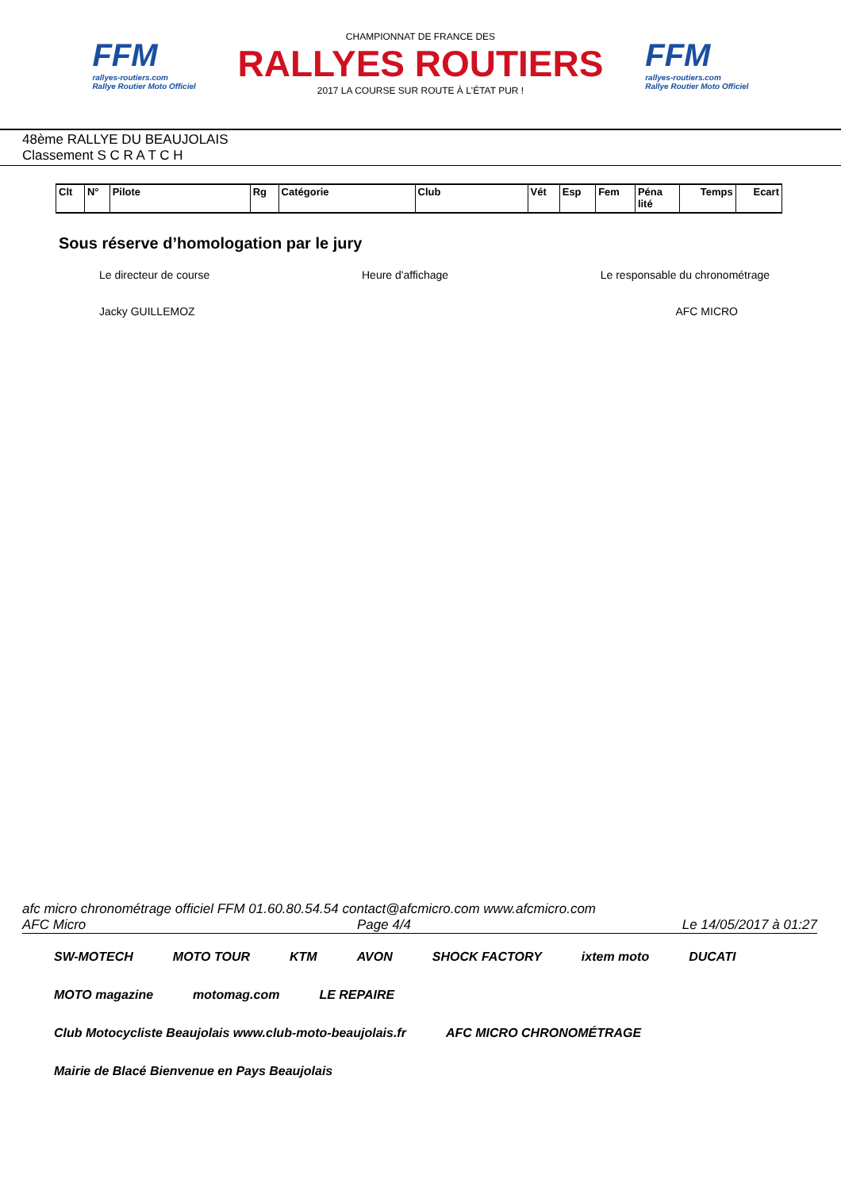FFM
rallyes-routiers.com
Rallye Routier Moto Officiel
CHAMPIONNAT DE FRANCE DES
RALLYES ROUTIERS
2017 LA COURSE SUR ROUTE À L'ÉTAT PUR !
FFM
rallyes-routiers.com
Rallye Routier Moto Officiel
48ème RALLYE DU BEAUJOLAIS
Classement S C R A T C H
| Clt | N° | Pilote | Rg | Catégorie | Club | Vét | Esp | Fem | Péna lité | Temps | Ecart |
| --- | --- | --- | --- | --- | --- | --- | --- | --- | --- | --- | --- |
Sous réserve d’homologation par le jury
Le directeur de course Heure d'affichage Le responsable du chronométrage
Jacky GUILLEMOZ AFC MICRO
afc micro chronométrage officiel FFM 01.60.80.54.54 contact@afcmicro.com www.afcmicro.com
AFC Micro Page 4/4 Le 14/05/2017 à 01:27
SW-MOTECH MOTO TOUR KTM AVON SHOCK FACTORY ixtem moto DUCATI MOTO magazine motomag.com LE REPAIRE Club Motocycliste Beaujolais www.club-moto-beaujolais.fr AFC MICRO CHRONOMÉTRAGE Mairie de Blacé Bienvenue en Pays Beaujolais